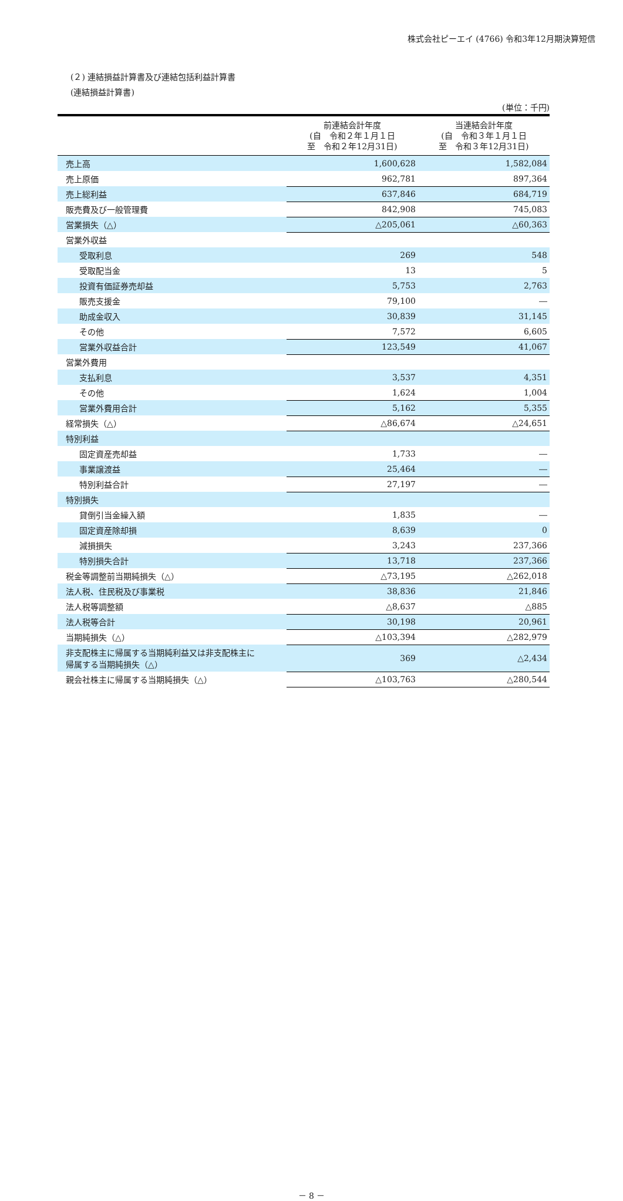株式会社ピーエイ (4766) 令和3年12月期決算短信
(２) 連結損益計算書及び連結包括利益計算書
(連結損益計算書)
(単位：千円)
| | 前連結会計年度 (自 令和２年１月１日 至 令和２年12月31日) | 当連結会計年度 (自 令和３年１月１日 至 令和３年12月31日) |
| --- | --- | --- |
| 売上高 | 1,600,628 | 1,582,084 |
| 売上原価 | 962,781 | 897,364 |
| 売上総利益 | 637,846 | 684,719 |
| 販売費及び一般管理費 | 842,908 | 745,083 |
| 営業損失（△） | △205,061 | △60,363 |
| 営業外収益 | | |
| 受取利息 | 269 | 548 |
| 受取配当金 | 13 | 5 |
| 投資有価証券売却益 | 5,753 | 2,763 |
| 販売支援金 | 79,100 | ― |
| 助成金収入 | 30,839 | 31,145 |
| その他 | 7,572 | 6,605 |
| 営業外収益合計 | 123,549 | 41,067 |
| 営業外費用 | | |
| 支払利息 | 3,537 | 4,351 |
| その他 | 1,624 | 1,004 |
| 営業外費用合計 | 5,162 | 5,355 |
| 経常損失（△） | △86,674 | △24,651 |
| 特別利益 | | |
| 固定資産売却益 | 1,733 | ― |
| 事業譲渡益 | 25,464 | ― |
| 特別利益合計 | 27,197 | ― |
| 特別損失 | | |
| 貸倒引当金繰入額 | 1,835 | ― |
| 固定資産除却損 | 8,639 | 0 |
| 減損損失 | 3,243 | 237,366 |
| 特別損失合計 | 13,718 | 237,366 |
| 税金等調整前当期純損失（△） | △73,195 | △262,018 |
| 法人税、住民税及び事業税 | 38,836 | 21,846 |
| 法人税等調整額 | △8,637 | △885 |
| 法人税等合計 | 30,198 | 20,961 |
| 当期純損失（△） | △103,394 | △282,979 |
| 非支配株主に帰属する当期純利益又は非支配株主に 帰属する当期純損失（△） | 369 | △2,434 |
| 親会社株主に帰属する当期純損失（△） | △103,763 | △280,544 |
－ 8 －